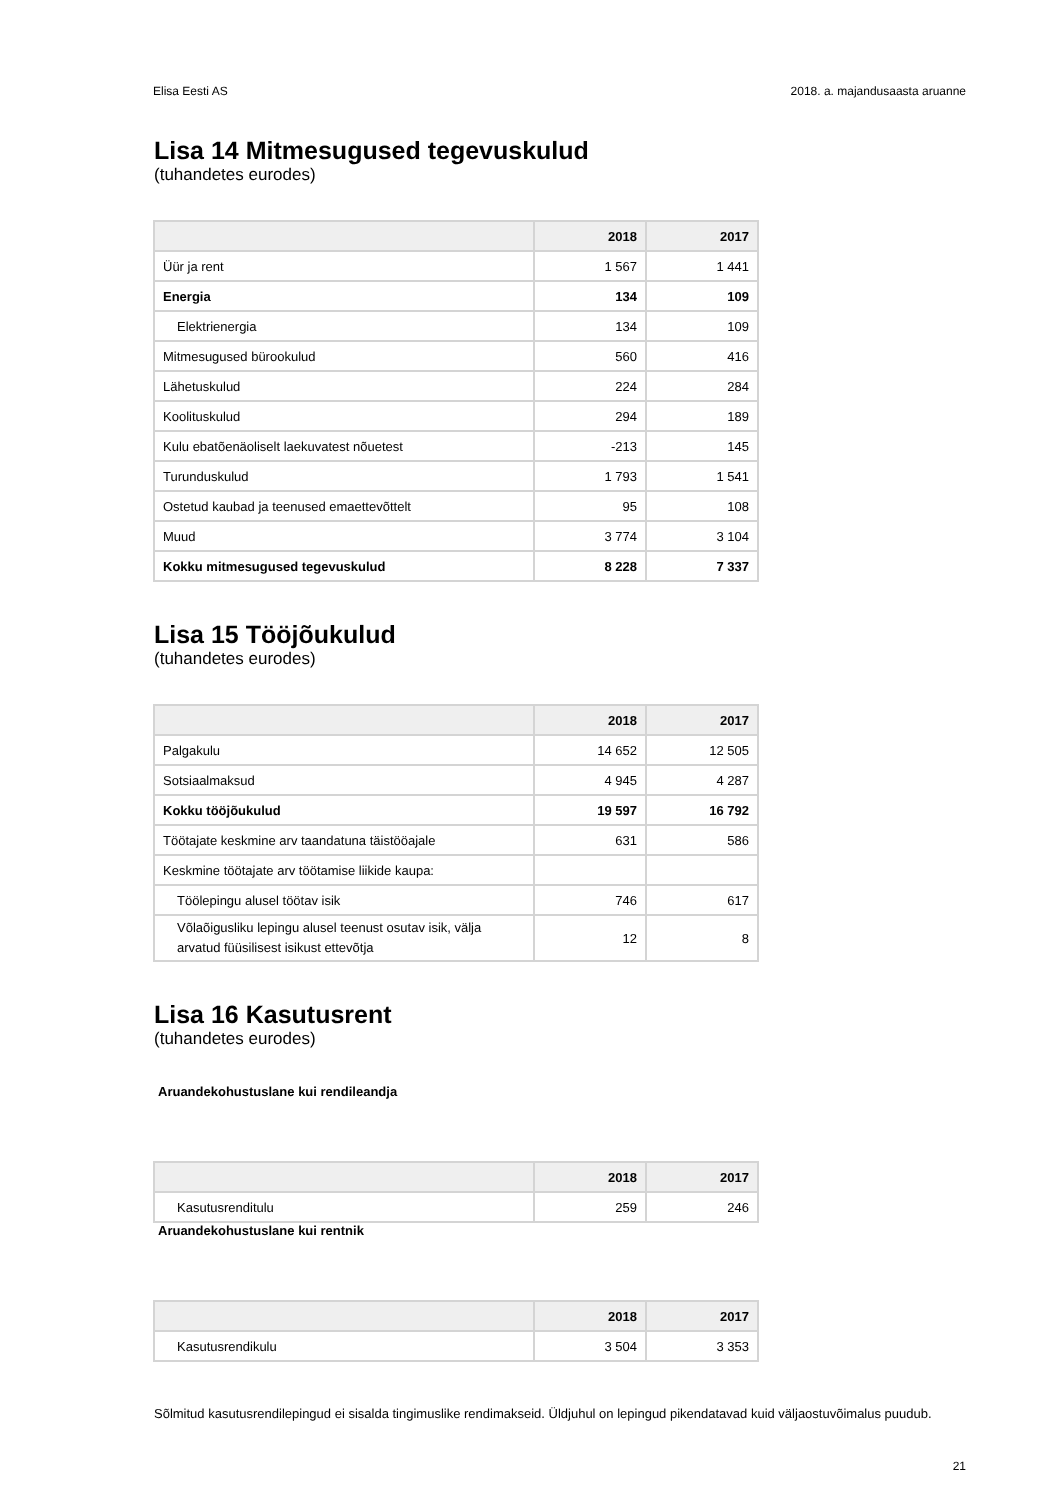Elisa Eesti AS 2018. a. majandusaasta aruanne
Lisa 14 Mitmesugused tegevuskulud
(tuhandetes eurodes)
| | 2018 | 2017 |
| --- | --- | --- |
| Üür ja rent | 1 567 | 1 441 |
| Energia | 134 | 109 |
| Elektrienergia | 134 | 109 |
| Mitmesugused bürookulud | 560 | 416 |
| Lähetuskulud | 224 | 284 |
| Koolituskulud | 294 | 189 |
| Kulu ebatõenäoliselt laekuvatest nõuetest | -213 | 145 |
| Turunduskulud | 1 793 | 1 541 |
| Ostetud kaubad ja teenused emaettevõttelt | 95 | 108 |
| Muud | 3 774 | 3 104 |
| Kokku mitmesugused tegevuskulud | 8 228 | 7 337 |
Lisa 15 Tööjõukulud
(tuhandetes eurodes)
| | 2018 | 2017 |
| --- | --- | --- |
| Palgakulu | 14 652 | 12 505 |
| Sotsiaalmaksud | 4 945 | 4 287 |
| Kokku tööjõukulud | 19 597 | 16 792 |
| Töötajate keskmine arv taandatuna täistööajale | 631 | 586 |
| Keskmine töötajate arv töötamise liikide kaupa: | | |
| Töölepingu alusel töötav isik | 746 | 617 |
| Võlaõigusliku lepingu alusel teenust osutav isik, välja arvatud füüsilisest isikust ettevõtja | 12 | 8 |
Lisa 16 Kasutusrent
(tuhandetes eurodes)
Aruandekohustuslane kui rendileandja
| | 2018 | 2017 |
| --- | --- | --- |
| Kasutusrenditulu | 259 | 246 |
Aruandekohustuslane kui rentnik
| | 2018 | 2017 |
| --- | --- | --- |
| Kasutusrendikulu | 3 504 | 3 353 |
Sõlmitud kasutusrendilepingud ei sisalda tingimuslike rendimakseid. Üldjuhul on lepingud pikendatavad kuid väljaostuvõimalus puudub.
21